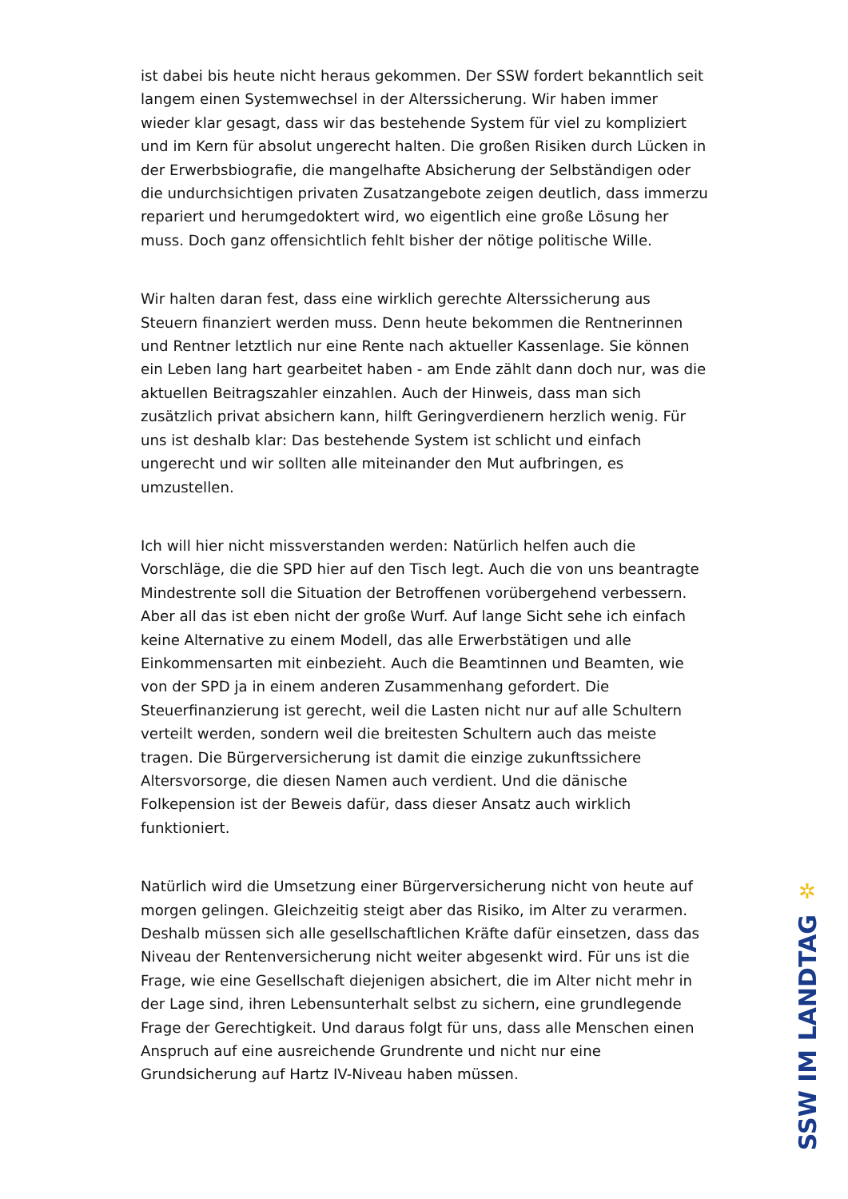ist dabei bis heute nicht heraus gekommen. Der SSW fordert bekanntlich seit langem einen Systemwechsel in der Alterssicherung. Wir haben immer wieder klar gesagt, dass wir das bestehende System für viel zu kompliziert und im Kern für absolut ungerecht halten. Die großen Risiken durch Lücken in der Erwerbsbiografie, die mangelhafte Absicherung der Selbständigen oder die undurchsichtigen privaten Zusatzangebote zeigen deutlich, dass immerzu repariert und herumgedoktert wird, wo eigentlich eine große Lösung her muss. Doch ganz offensichtlich fehlt bisher der nötige politische Wille.
Wir halten daran fest, dass eine wirklich gerechte Alterssicherung aus Steuern finanziert werden muss. Denn heute bekommen die Rentnerinnen und Rentner letztlich nur eine Rente nach aktueller Kassenlage. Sie können ein Leben lang hart gearbeitet haben - am Ende zählt dann doch nur, was die aktuellen Beitragszahler einzahlen. Auch der Hinweis, dass man sich zusätzlich privat absichern kann, hilft Geringverdienern herzlich wenig. Für uns ist deshalb klar: Das bestehende System ist schlicht und einfach ungerecht und wir sollten alle miteinander den Mut aufbringen, es umzustellen.
Ich will hier nicht missverstanden werden: Natürlich helfen auch die Vorschläge, die die SPD hier auf den Tisch legt. Auch die von uns beantragte Mindestrente soll die Situation der Betroffenen vorübergehend verbessern. Aber all das ist eben nicht der große Wurf. Auf lange Sicht sehe ich einfach keine Alternative zu einem Modell, das alle Erwerbstätigen und alle Einkommensarten mit einbezieht. Auch die Beamtinnen und Beamten, wie von der SPD ja in einem anderen Zusammenhang gefordert. Die Steuerfinanzierung ist gerecht, weil die Lasten nicht nur auf alle Schultern verteilt werden, sondern weil die breitesten Schultern auch das meiste tragen. Die Bürgerversicherung ist damit die einzige zukunftssichere Altersvorsorge, die diesen Namen auch verdient. Und die dänische Folkepension ist der Beweis dafür, dass dieser Ansatz auch wirklich funktioniert.
Natürlich wird die Umsetzung einer Bürgerversicherung nicht von heute auf morgen gelingen. Gleichzeitig steigt aber das Risiko, im Alter zu verarmen. Deshalb müssen sich alle gesellschaftlichen Kräfte dafür einsetzen, dass das Niveau der Rentenversicherung nicht weiter abgesenkt wird. Für uns ist die Frage, wie eine Gesellschaft diejenigen absichert, die im Alter nicht mehr in der Lage sind, ihren Lebensunterhalt selbst zu sichern, eine grundlegende Frage der Gerechtigkeit. Und daraus folgt für uns, dass alle Menschen einen Anspruch auf eine ausreichende Grundrente und nicht nur eine Grundsicherung auf Hartz IV-Niveau haben müssen.
✲
SSW IM LANDTAG